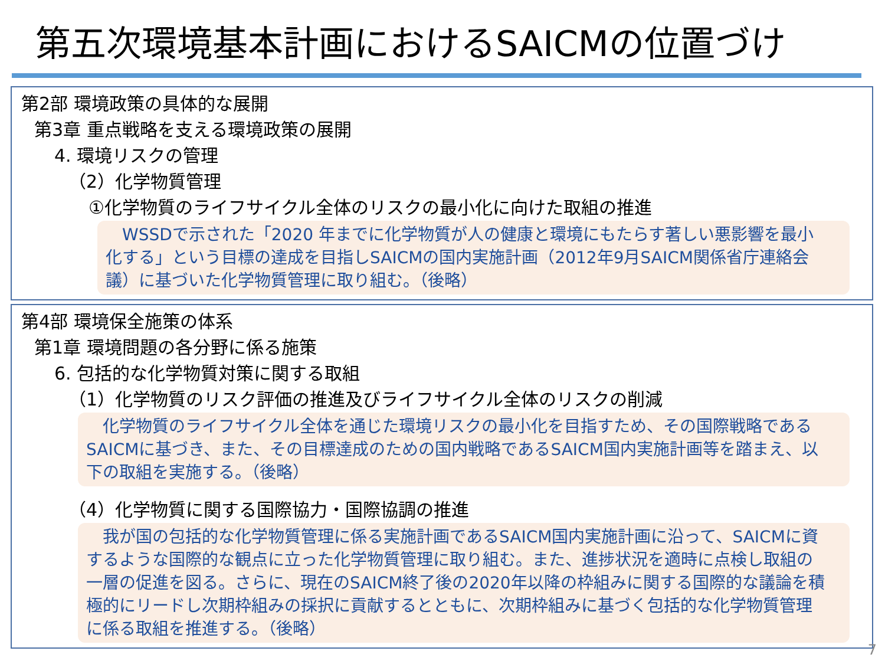第五次環境基本計画におけるSAICMの位置づけ
第2部 環境政策の具体的な展開
第3章 重点戦略を支える環境政策の展開
4. 環境リスクの管理
（2）化学物質管理
①化学物質のライフサイクル全体のリスクの最小化に向けた取組の推進
　WSSDで示された「2020 年までに化学物質が人の健康と環境にもたらす著しい悪影響を最小化する」という目標の達成を目指しSAICMの国内実施計画（2012年9月SAICM関係省庁連絡会議）に基づいた化学物質管理に取り組む。（後略）
第4部 環境保全施策の体系
第1章 環境問題の各分野に係る施策
6. 包括的な化学物質対策に関する取組
（1）化学物質のリスク評価の推進及びライフサイクル全体のリスクの削減
　化学物質のライフサイクル全体を通じた環境リスクの最小化を目指すため、その国際戦略であるSAICMに基づき、また、その目標達成のための国内戦略であるSAICM国内実施計画等を踏まえ、以下の取組を実施する。（後略）
（4）化学物質に関する国際協力・国際協調の推進
　我が国の包括的な化学物質管理に係る実施計画であるSAICM国内実施計画に沿って、SAICMに資するような国際的な観点に立った化学物質管理に取り組む。また、進捗状況を適時に点検し取組の一層の促進を図る。さらに、現在のSAICM終了後の2020年以降の枠組みに関する国際的な議論を積極的にリードし次期枠組みの採択に貢献するとともに、次期枠組みに基づく包括的な化学物質管理に係る取組を推進する。（後略）
7